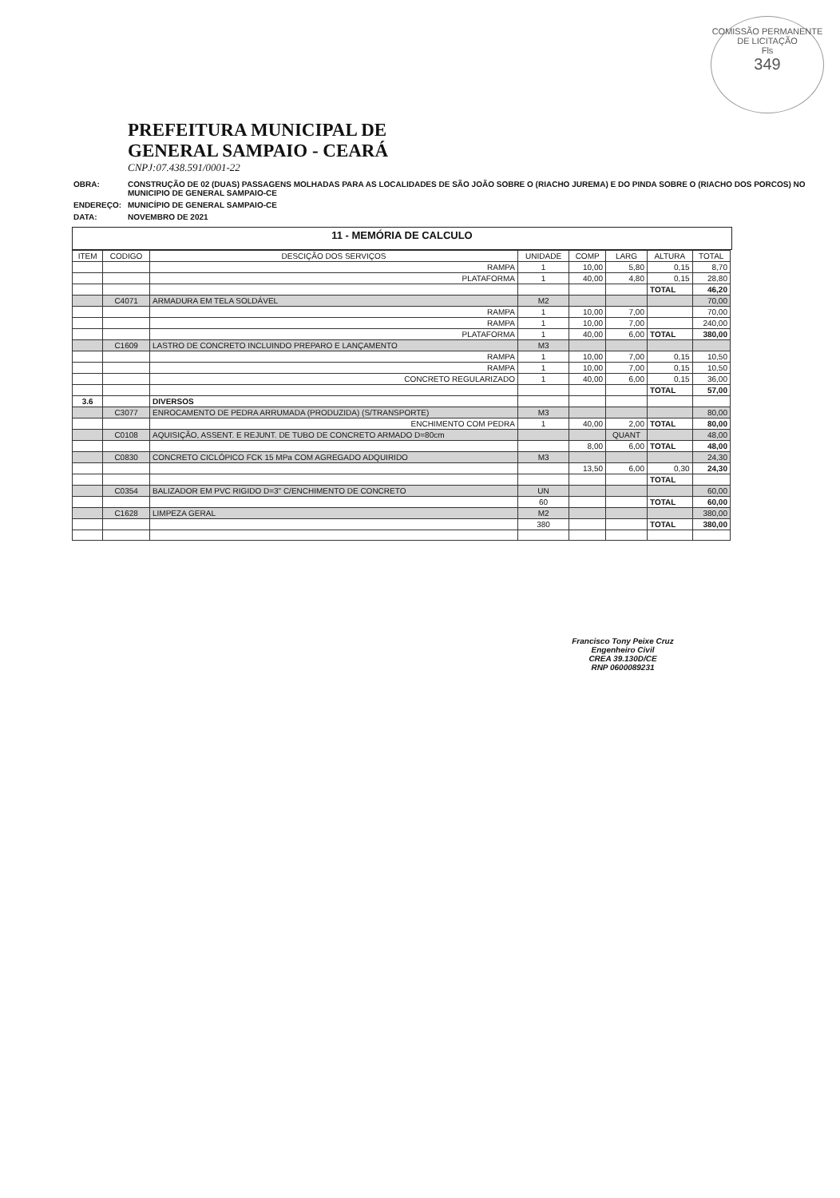COMISSÃO PERMANENTE DE LICITAÇÃO
Fls
349
PREFEITURA MUNICIPAL DE
GENERAL SAMPAIO - CEARÁ
CNPJ:07.438.591/0001-22
| OBRA: | CONSTRUÇÃO DE 02 (DUAS) PASSAGENS MOLHADAS PARA AS LOCALIDADES DE SÃO JOÃO SOBRE O (RIACHO JUREMA) E DO PINDA SOBRE O (RIACHO DOS PORCOS) NO MUNICIPIO DE GENERAL SAMPAIO-CE |
| ENDEREÇO: | MUNICÍPIO DE GENERAL SAMPAIO-CE |
| DATA: | NOVEMBRO DE 2021 |
11 - MEMÓRIA DE CALCULO
| ITEM | CODIGO | DESCIÇÃO DOS SERVIÇOS | UNIDADE | COMP | LARG | ALTURA | TOTAL |
| --- | --- | --- | --- | --- | --- | --- | --- |
| | | RAMPA | 1 | 10,00 | 5,80 | 0,15 | 8,70 |
| | | PLATAFORMA | 1 | 40,00 | 4,80 | 0,15 | 28,80 |
| | | | | | | TOTAL | 46,20 |
| | C4071 | ARMADURA EM TELA SOLDÁVEL | M2 | | | | 70,00 |
| | | RAMPA | 1 | 10,00 | 7,00 | | 70,00 |
| | | RAMPA | 1 | 10,00 | 7,00 | | 240,00 |
| | | PLATAFORMA | 1 | 40,00 | 6,00 | TOTAL | 380,00 |
| | C1609 | LASTRO DE CONCRETO INCLUINDO PREPARO E LANÇAMENTO | M3 | | | | |
| | | RAMPA | 1 | 10,00 | 7,00 | 0,15 | 10,50 |
| | | RAMPA | 1 | 10,00 | 7,00 | 0,15 | 10,50 |
| | | CONCRETO REGULARIZADO | 1 | 40,00 | 6,00 | 0,15 | 36,00 |
| | | | | | | TOTAL | 57,00 |
| 3.6 | | DIVERSOS | | | | | |
| | C3077 | ENROCAMENTO DE PEDRA ARRUMADA (PRODUZIDA) (S/TRANSPORTE) | M3 | | | | 80,00 |
| | | ENCHIMENTO COM PEDRA | 1 | 40,00 | 2,00 | TOTAL | 80,00 |
| | C0108 | AQUISIÇÃO, ASSENT. E REJUNT. DE TUBO DE CONCRETO ARMADO D=80cm | | | QUANT | | 48,00 |
| | | | | 8,00 | 6,00 | TOTAL | 48,00 |
| | C0830 | CONCRETO CICLÓPICO FCK 15 MPa COM AGREGADO ADQUIRIDO | M3 | | | | 24,30 |
| | | | | 13,50 | 6,00 | 0,30 | 24,30 |
| | | | | | | TOTAL | |
| | C0354 | BALIZADOR EM PVC RIGIDO D=3" C/ENCHIMENTO DE CONCRETO | UN | | | | 60,00 |
| | | | 60 | | | TOTAL | 60,00 |
| | C1628 | LIMPEZA GERAL | M2 | | | | 380,00 |
| | | | 380 | | | TOTAL | 380,00 |
Francisco Tony Peixe Cruz
Engenheiro Civil
CREA 39.130D/CE
RNP 0600089231